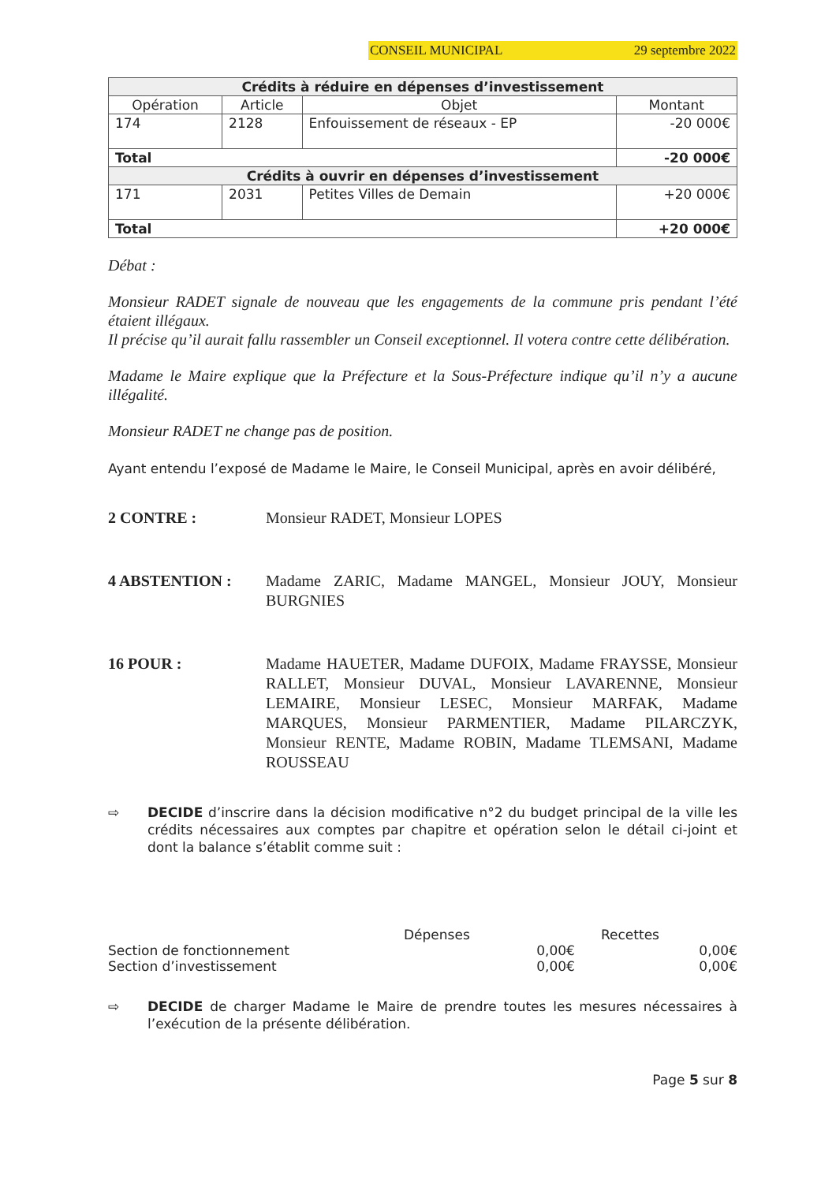CONSEIL MUNICIPAL 29 septembre 2022
| Crédits à réduire en dépenses d’investissement | | | |
| --- | --- | --- | --- |
| Opération | Article | Objet | Montant |
| 174 | 2128 | Enfouissement de réseaux - EP | -20 000€ |
| Total | | | -20 000€ |
| Crédits à ouvrir en dépenses d’investissement | | | |
| 171 | 2031 | Petites Villes de Demain | +20 000€ |
| Total | | | +20 000€ |
Débat :
Monsieur RADET signale de nouveau que les engagements de la commune pris pendant l’été étaient illégaux.
Il précise qu’il aurait fallu rassembler un Conseil exceptionnel. Il votera contre cette délibération.
Madame le Maire explique que la Préfecture et la Sous-Préfecture indique qu’il n’y a aucune illégalité.
Monsieur RADET ne change pas de position.
Ayant entendu l’exposé de Madame le Maire, le Conseil Municipal, après en avoir délibéré,
2 CONTRE : Monsieur RADET, Monsieur LOPES
4 ABSTENTION : Madame ZARIC, Madame MANGEL, Monsieur JOUY, Monsieur BURGNIES
16 POUR : Madame HAUETER, Madame DUFOIX, Madame FRAYSSE, Monsieur RALLET, Monsieur DUVAL, Monsieur LAVARENNE, Monsieur LEMAIRE, Monsieur LESEC, Monsieur MARFAK, Madame MARQUES, Monsieur PARMENTIER, Madame PILARCZYK, Monsieur RENTE, Madame ROBIN, Madame TLEMSANI, Madame ROUSSEAU
⇨ DECIDE d’inscrire dans la décision modificative n°2 du budget principal de la ville les crédits nécessaires aux comptes par chapitre et opération selon le détail ci-joint et dont la balance s’établit comme suit :
Dépenses Recettes
Section de fonctionnement 0,00€ 0,00€
Section d’investissement 0,00€ 0,00€
⇨ DECIDE de charger Madame le Maire de prendre toutes les mesures nécessaires à l’exécution de la présente délibération.
Page 5 sur 8